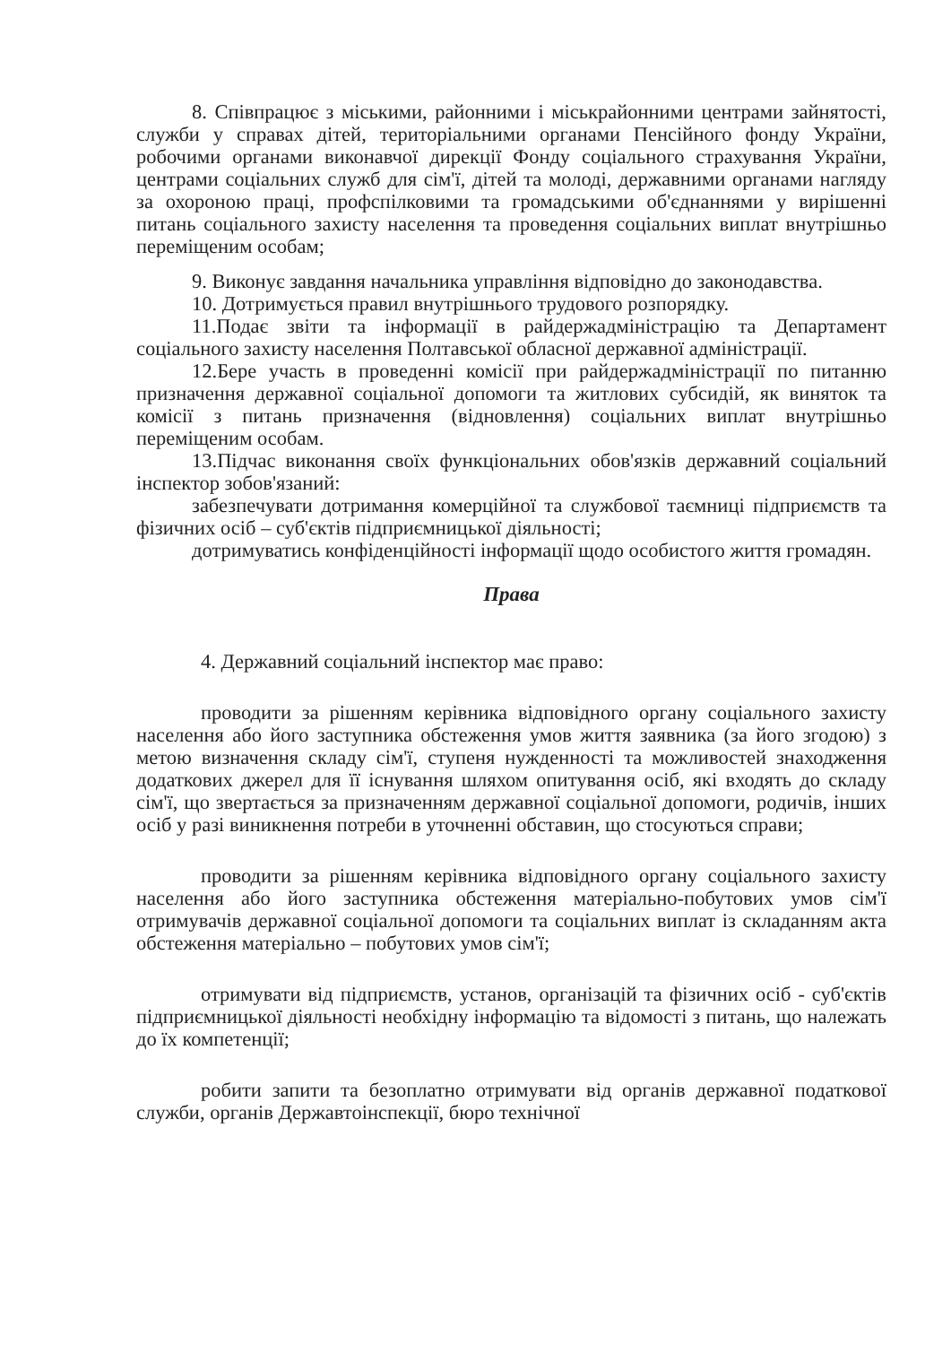8. Співпрацює з міськими, районними і міськрайонними центрами зайнятості, служби у справах дітей, територіальними органами Пенсійного фонду України, робочими органами виконавчої дирекції Фонду соціального страхування України, центрами соціальних служб для сім'ї, дітей та молоді, державними органами нагляду за охороною праці, профспілковими та громадськими об'єднаннями у вирішенні питань соціального захисту населення та проведення соціальних виплат внутрішньо переміщеним особам;
9. Виконує завдання начальника управління відповідно до законодавства.
10. Дотримується правил внутрішнього трудового розпорядку.
11.Подає звіти та інформації в райдержадміністрацію та Департамент соціального захисту населення Полтавської обласної державної адміністрації.
12.Бере участь в проведенні комісії при райдержадміністрації по питанню призначення державної соціальної допомоги та житлових субсидій, як виняток та комісії з питань призначення (відновлення) соціальних виплат внутрішньо переміщеним особам.
13.Підчас виконання своїх функціональних обов'язків державний соціальний інспектор зобов'язаний:
забезпечувати дотримання комерційної та службової таємниці підприємств та фізичних осіб – суб'єктів підприємницької діяльності;
дотримуватись конфіденційності інформації щодо особистого життя громадян.
Права
4. Державний соціальний інспектор має право:
проводити за рішенням керівника відповідного органу соціального захисту населення або його заступника обстеження умов життя заявника (за його згодою) з метою визначення складу сім'ї, ступеня нужденності та можливостей знаходження додаткових джерел для її існування шляхом опитування осіб, які входять до складу сім'ї, що звертається за призначенням державної соціальної допомоги, родичів, інших осіб у разі виникнення потреби в уточненні обставин, що стосуються справи;
проводити за рішенням керівника відповідного органу соціального захисту населення або його заступника обстеження матеріально-побутових умов сім'ї отримувачів державної соціальної допомоги та соціальних виплат із складанням акта обстеження матеріально – побутових умов сім'ї;
отримувати від підприємств, установ, організацій та фізичних осіб - суб'єктів підприємницької діяльності необхідну інформацію та відомості з питань, що належать до їх компетенції;
робити запити та безоплатно отримувати від органів державної податкової служби, органів Державтоінспекції, бюро технічної